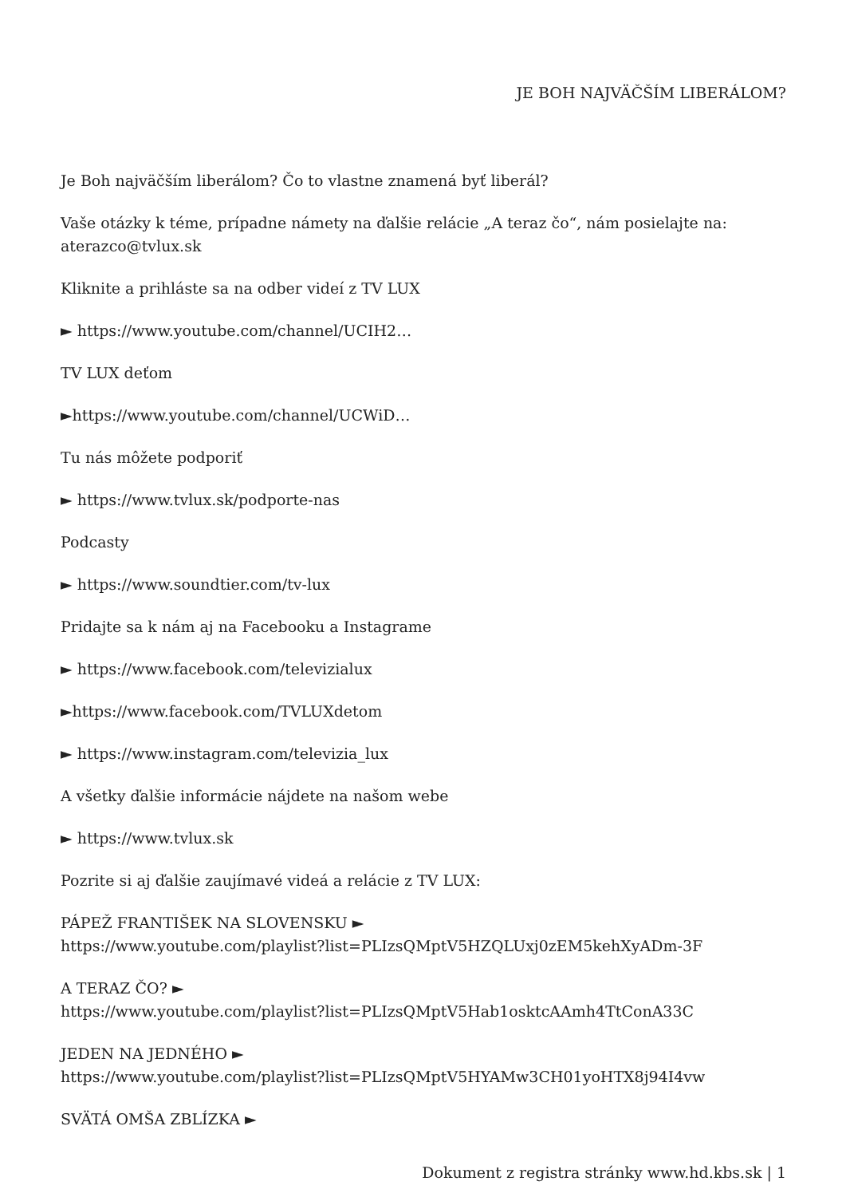JE BOH NAJVÄČŠÍM LIBERÁLOM?
Je Boh najväčším liberálom? Čo to vlastne znamená byť liberál?
Vaše otázky k téme, prípadne námety na ďalšie relácie „A teraz čo“, nám posielajte na: aterazco@tvlux.sk
Kliknite a prihláste sa na odber videí z TV LUX
► https://www.youtube.com/channel/UCIH2…
TV LUX deťom
►https://www.youtube.com/channel/UCWiD…
Tu nás môžete podporiť
► https://www.tvlux.sk/podporte-nas
Podcasty
► https://www.soundtier.com/tv-lux
Pridajte sa k nám aj na Facebooku a Instagrame
► https://www.facebook.com/televizialux
►https://www.facebook.com/TVLUXdetom
► https://www.instagram.com/televizia_lux
A všetky ďalšie informácie nájdete na našom webe
► https://www.tvlux.sk
Pozrite si aj ďalšie zaujímavé videá a relácie z TV LUX:
PÁPEŽ FRANTIŠEK NA SLOVENSKU ►
https://www.youtube.com/playlist?list=PLIzsQMptV5HZQLUxj0zEM5kehXyADm-3F
A TERAZ ČO? ►
https://www.youtube.com/playlist?list=PLIzsQMptV5Hab1osktcAAmh4TtConA33C
JEDEN NA JEDNÉHO ►
https://www.youtube.com/playlist?list=PLIzsQMptV5HYAMw3CH01yoHTX8j94I4vw
SVÄTÁ OMŠA ZBLÍZKA ►
Dokument z registra stránky www.hd.kbs.sk | 1